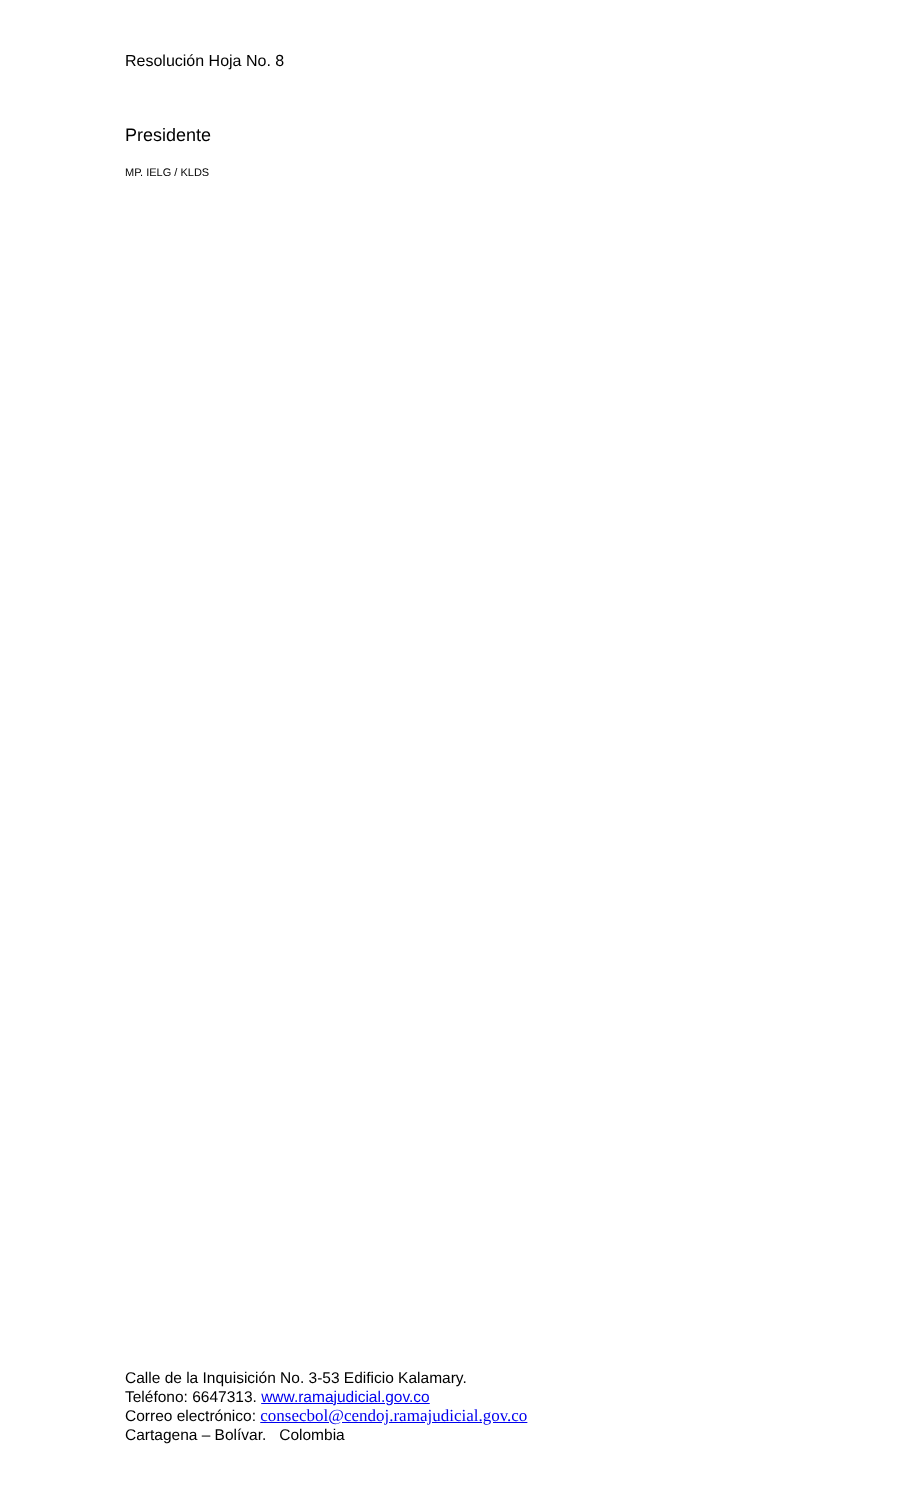Resolución Hoja No. 8
Presidente
MP. IELG / KLDS
Calle de la Inquisición No. 3-53 Edificio Kalamary.
Teléfono: 6647313. www.ramajudicial.gov.co
Correo electrónico: consecbol@cendoj.ramajudicial.gov.co
Cartagena – Bolívar. Colombia